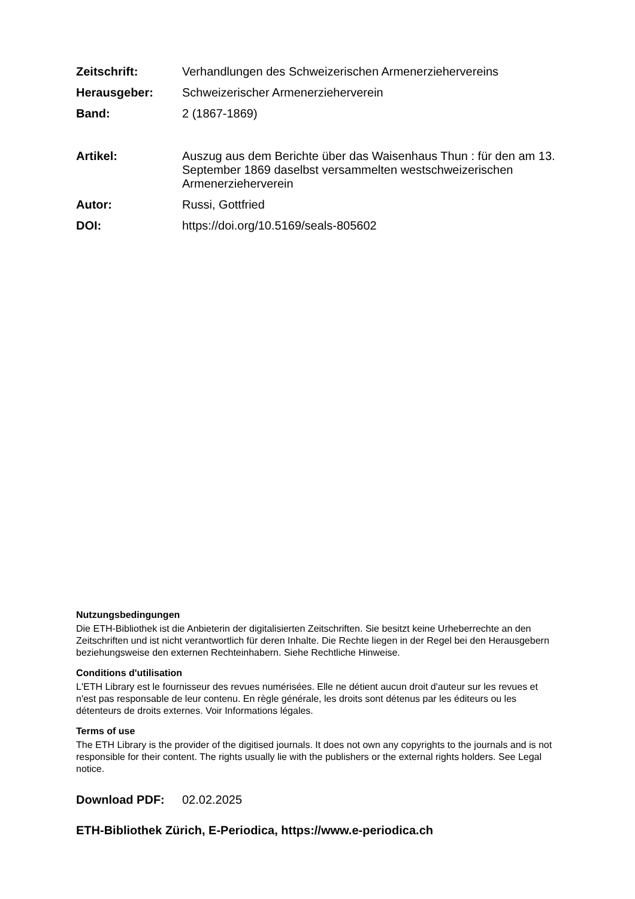Zeitschrift: Verhandlungen des Schweizerischen Armenerziehervereins
Herausgeber: Schweizerischer Armenerzieherverein
Band: 2 (1867-1869)
Artikel: Auszug aus dem Berichte über das Waisenhaus Thun : für den am 13. September 1869 daselbst versammelten westschweizerischen Armenerzieherverein
Autor: Russi, Gottfried
DOI: https://doi.org/10.5169/seals-805602
Nutzungsbedingungen
Die ETH-Bibliothek ist die Anbieterin der digitalisierten Zeitschriften. Sie besitzt keine Urheberrechte an den Zeitschriften und ist nicht verantwortlich für deren Inhalte. Die Rechte liegen in der Regel bei den Herausgebern beziehungsweise den externen Rechteinhabern. Siehe Rechtliche Hinweise.
Conditions d'utilisation
L'ETH Library est le fournisseur des revues numérisées. Elle ne détient aucun droit d'auteur sur les revues et n'est pas responsable de leur contenu. En règle générale, les droits sont détenus par les éditeurs ou les détenteurs de droits externes. Voir Informations légales.
Terms of use
The ETH Library is the provider of the digitised journals. It does not own any copyrights to the journals and is not responsible for their content. The rights usually lie with the publishers or the external rights holders. See Legal notice.
Download PDF: 02.02.2025
ETH-Bibliothek Zürich, E-Periodica, https://www.e-periodica.ch